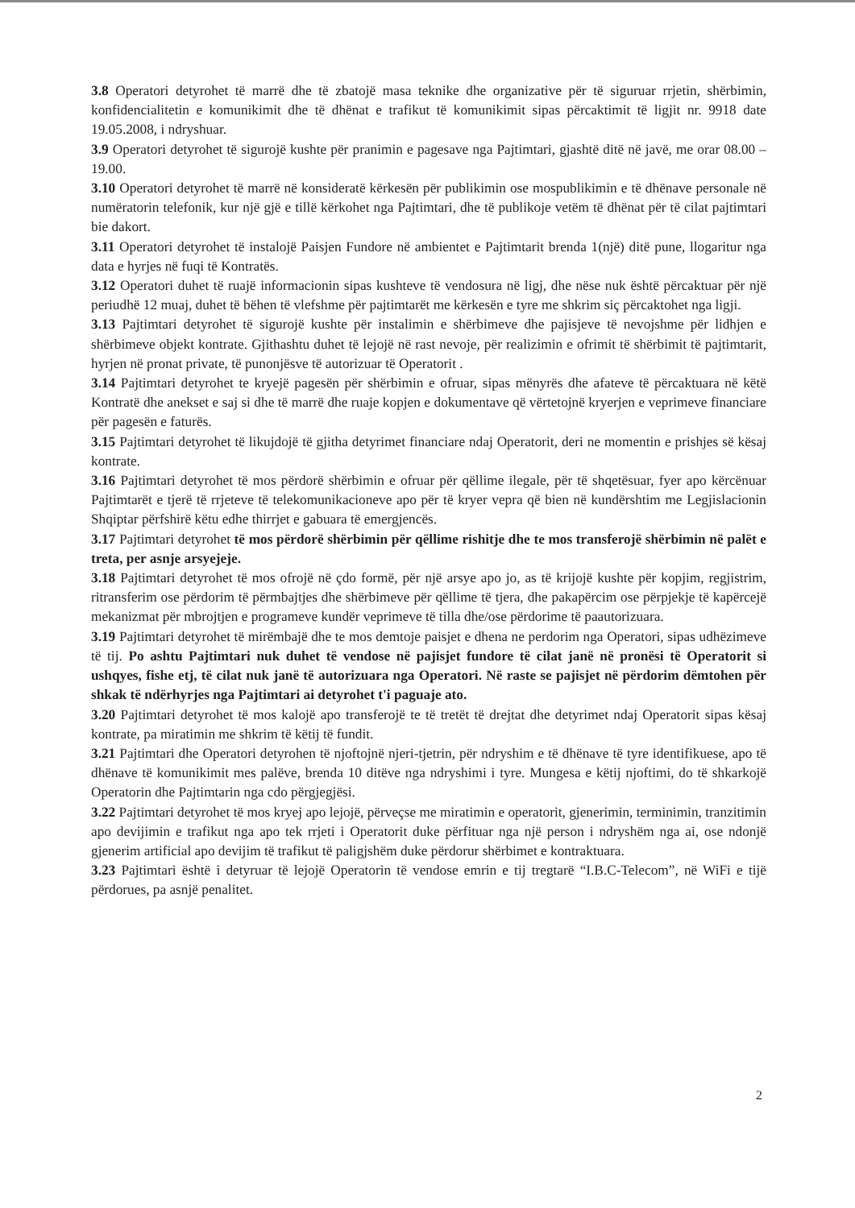3.8 Operatori detyrohet të marrë dhe të zbatojë masa teknike dhe organizative për të siguruar rrjetin, shërbimin, konfidencialitetin e komunikimit dhe të dhënat e trafikut të komunikimit sipas përcaktimit të ligjit nr. 9918 date 19.05.2008, i ndryshuar.
3.9 Operatori detyrohet të sigurojë kushte për pranimin e pagesave nga Pajtimtari, gjashtë ditë në javë, me orar 08.00 – 19.00.
3.10 Operatori detyrohet të marrë në konsideratë kërkesën për publikimin ose mospublikimin e të dhënave personale në numëratorin telefonik, kur një gjë e tillë kërkohet nga Pajtimtari, dhe të publikoje vetëm të dhënat për të cilat pajtimtari bie dakort.
3.11 Operatori detyrohet të instalojë Paisjen Fundore në ambientet e Pajtimtarit brenda 1(një) ditë pune, llogaritur nga data e hyrjes në fuqi të Kontratës.
3.12 Operatori duhet të ruajë informacionin sipas kushteve të vendosura në ligj, dhe nëse nuk është përcaktuar për një periudhë 12 muaj, duhet të bëhen të vlefshme për pajtimtarët me kërkesën e tyre me shkrim siç përcaktohet nga ligji.
3.13 Pajtimtari detyrohet të sigurojë kushte për instalimin e shërbimeve dhe pajisjeve të nevojshme për lidhjen e shërbimeve objekt kontrate. Gjithashtu duhet të lejojë në rast nevoje, për realizimin e ofrimit të shërbimit të pajtimtarit, hyrjen në pronat private, të punonjësve të autorizuar të Operatorit .
3.14 Pajtimtari detyrohet te kryejë pagesën për shërbimin e ofruar, sipas mënyrës dhe afateve të përcaktuara në këtë Kontratë dhe anekset e saj si dhe të marrë dhe ruaje kopjen e dokumentave që vërtetojnë kryerjen e veprimeve financiare për pagesën e faturës.
3.15 Pajtimtari detyrohet të likujdojë të gjitha detyrimet financiare ndaj Operatorit, deri ne momentin e prishjes së kësaj kontrate.
3.16 Pajtimtari detyrohet të mos përdorë shërbimin e ofruar për qëllime ilegale, për të shqetësuar, fyer apo kërcënuar Pajtimtarët e tjerë të rrjeteve të telekomunikacioneve apo për të kryer vepra që bien në kundërshtim me Legjislacionin Shqiptar përfshirë këtu edhe thirrjet e gabuara të emergjencës.
3.17 Pajtimtari detyrohet të mos përdorë shërbimin për qëllime rishitje dhe te mos transferojë shërbimin në palët e treta, per asnje arsyejeje.
3.18 Pajtimtari detyrohet të mos ofrojë në çdo formë, për një arsye apo jo, as të krijojë kushte për kopjim, regjistrim, ritransferim ose përdorim të përmbajtjes dhe shërbimeve për qëllime të tjera, dhe pakapërcim ose përpjekje të kapërcejë mekanizmat për mbrojtjen e programeve kundër veprimeve të tilla dhe/ose përdorime të paautorizuara.
3.19 Pajtimtari detyrohet të mirëmbajë dhe te mos demtoje paisjet e dhena ne perdorim nga Operatori, sipas udhëzimeve të tij. Po ashtu Pajtimtari nuk duhet të vendose në pajisjet fundore të cilat janë në pronësi të Operatorit si ushqyes, fishe etj, të cilat nuk janë të autorizuara nga Operatori. Në raste se pajisjet në përdorim dëmtohen për shkak të ndërhyrjes nga Pajtimtari ai detyrohet t'i paguaje ato.
3.20 Pajtimtari detyrohet të mos kalojë apo transferojë te të tretët të drejtat dhe detyrimet ndaj Operatorit sipas kësaj kontrate, pa miratimin me shkrim të këtij të fundit.
3.21 Pajtimtari dhe Operatori detyrohen të njoftojnë njeri-tjetrin, për ndryshim e të dhënave të tyre identifikuese, apo të dhënave të komunikimit mes palëve, brenda 10 ditëve nga ndryshimi i tyre. Mungesa e këtij njoftimi, do të shkarkojë Operatorin dhe Pajtimtarin nga cdo përgjegjësi.
3.22 Pajtimtari detyrohet të mos kryej apo lejojë, përveçse me miratimin e operatorit, gjenerimin, terminimin, tranzitimin apo devijimin e trafikut nga apo tek rrjeti i Operatorit duke përfituar nga një person i ndryshëm nga ai, ose ndonjë gjenerim artificial apo devijim të trafikut të paligjshëm duke përdorur shërbimet e kontraktuara.
3.23 Pajtimtari është i detyruar të lejojë Operatorin të vendose emrin e tij tregtarë “I.B.C-Telecom”, në WiFi e tijë përdorues, pa asnjë penalitet.
2